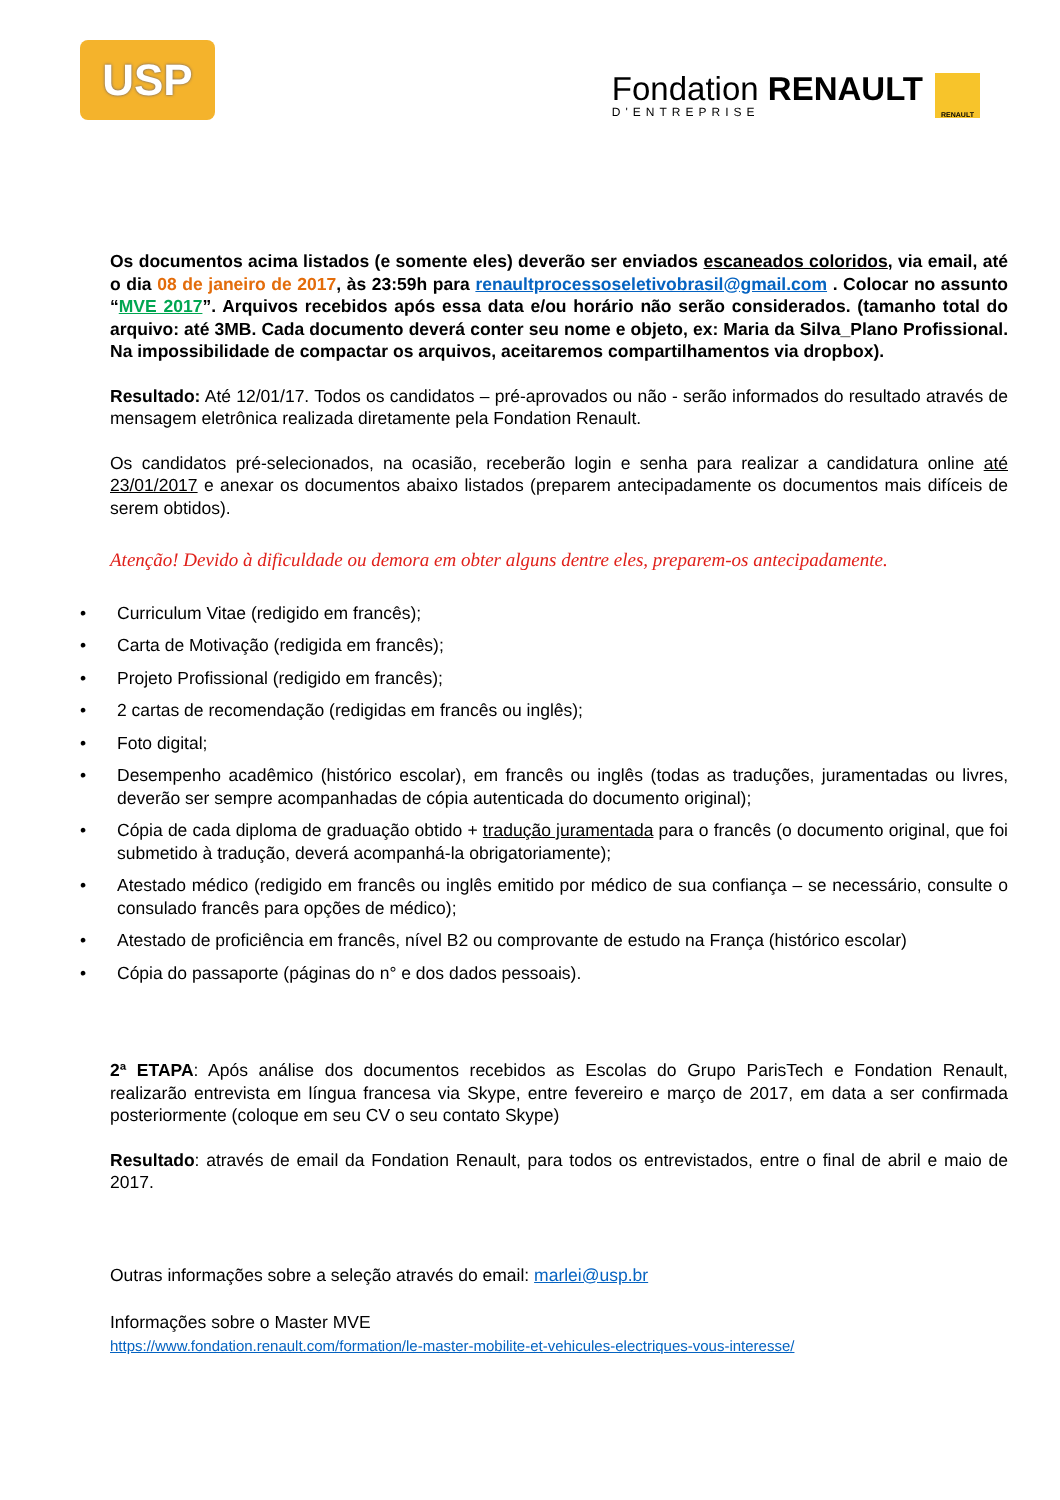USP
Fondation RENAULT
D'ENTREPRISE
RENAULT
Os documentos acima listados (e somente eles) deverão ser enviados escaneados coloridos, via email, até o dia 08 de janeiro de 2017, às 23:59h para renaultprocessoseletivobrasil@gmail.com . Colocar no assunto “MVE 2017”. Arquivos recebidos após essa data e/ou horário não serão considerados. (tamanho total do arquivo: até 3MB. Cada documento deverá conter seu nome e objeto, ex: Maria da Silva_Plano Profissional. Na impossibilidade de compactar os arquivos, aceitaremos compartilhamentos via dropbox).
Resultado: Até 12/01/17. Todos os candidatos – pré-aprovados ou não - serão informados do resultado através de mensagem eletrônica realizada diretamente pela Fondation Renault.
Os candidatos pré-selecionados, na ocasião, receberão login e senha para realizar a candidatura online até 23/01/2017 e anexar os documentos abaixo listados (preparem antecipadamente os documentos mais difíceis de serem obtidos).
Atenção! Devido à dificuldade ou demora em obter alguns dentre eles, preparem-os antecipadamente.
• Curriculum Vitae (redigido em francês);
• Carta de Motivação (redigida em francês);
• Projeto Profissional (redigido em francês);
• 2 cartas de recomendação (redigidas em francês ou inglês);
• Foto digital;
• Desempenho acadêmico (histórico escolar), em francês ou inglês (todas as traduções, juramentadas ou livres, deverão ser sempre acompanhadas de cópia autenticada do documento original);
• Cópia de cada diploma de graduação obtido + tradução juramentada para o francês (o documento original, que foi submetido à tradução, deverá acompanhá-la obrigatoriamente);
• Atestado médico (redigido em francês ou inglês emitido por médico de sua confiança – se necessário, consulte o consulado francês para opções de médico);
• Atestado de proficiência em francês, nível B2 ou comprovante de estudo na França (histórico escolar)
• Cópia do passaporte (páginas do n° e dos dados pessoais).
2ª ETAPA: Após análise dos documentos recebidos as Escolas do Grupo ParisTech e Fondation Renault, realizarão entrevista em língua francesa via Skype, entre fevereiro e março de 2017, em data a ser confirmada posteriormente (coloque em seu CV o seu contato Skype)
Resultado: através de email da Fondation Renault, para todos os entrevistados, entre o final de abril e maio de 2017.
Outras informações sobre a seleção através do email: marlei@usp.br
Informações sobre o Master MVE
https://www.fondation.renault.com/formation/le-master-mobilite-et-vehicules-electriques-vous-interesse/